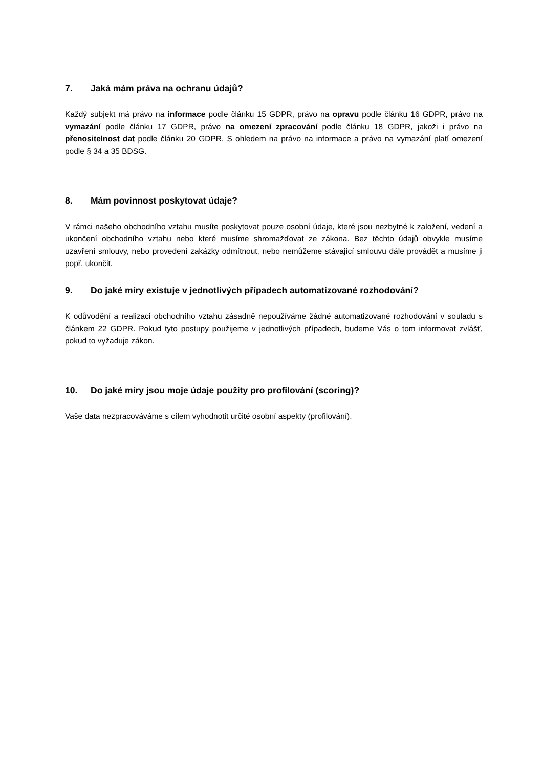7. Jaká mám práva na ochranu údajů?
Každý subjekt má právo na informace podle článku 15 GDPR, právo na opravu podle článku 16 GDPR, právo na vymazání podle článku 17 GDPR, právo na omezení zpracování podle článku 18 GDPR, jakoži i právo na přenositelnost dat podle článku 20 GDPR. S ohledem na právo na informace a právo na vymazání platí omezení podle § 34 a 35 BDSG.
8. Mám povinnost poskytovat údaje?
V rámci našeho obchodního vztahu musíte poskytovat pouze osobní údaje, které jsou nezbytné k založení, vedení a ukončení obchodního vztahu nebo které musíme shromažďovat ze zákona. Bez těchto údajů obvykle musíme uzavření smlouvy, nebo provedení zakázky odmítnout, nebo nemůžeme stávající smlouvu dále provádět a musíme ji popř. ukončit.
9. Do jaké míry existuje v jednotlivých případech automatizované rozhodování?
K odůvodění a realizaci obchodního vztahu zásadně nepoužíváme žádné automatizované rozhodování v souladu s článkem 22 GDPR. Pokud tyto postupy použijeme v jednotlivých případech, budeme Vás o tom informovat zvlášť, pokud to vyžaduje zákon.
10. Do jaké míry jsou moje údaje použity pro profilování (scoring)?
Vaše data nezpracováváme s cílem vyhodnotit určité osobní aspekty (profilování).